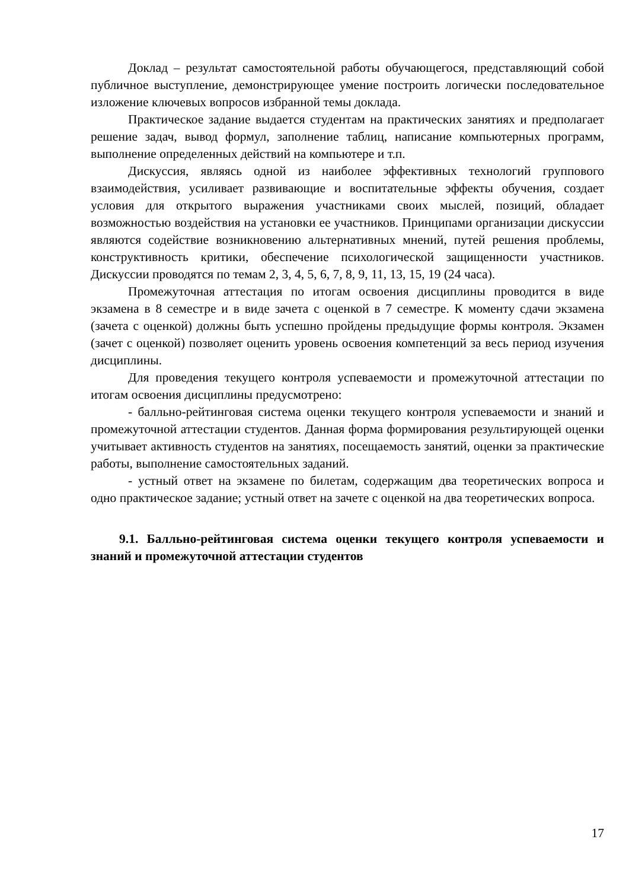Доклад – результат самостоятельной работы обучающегося, представляющий собой публичное выступление, демонстрирующее умение построить логически последовательное изложение ключевых вопросов избранной темы доклада.
Практическое задание выдается студентам на практических занятиях и предполагает решение задач, вывод формул, заполнение таблиц, написание компьютерных программ, выполнение определенных действий на компьютере и т.п.
Дискуссия, являясь одной из наиболее эффективных технологий группового взаимодействия, усиливает развивающие и воспитательные эффекты обучения, создает условия для открытого выражения участниками своих мыслей, позиций, обладает возможностью воздействия на установки ее участников. Принципами организации дискуссии являются содействие возникновению альтернативных мнений, путей решения проблемы, конструктивность критики, обеспечение психологической защищенности участников. Дискуссии проводятся по темам 2, 3, 4, 5, 6, 7, 8, 9, 11, 13, 15, 19 (24 часа).
Промежуточная аттестация по итогам освоения дисциплины проводится в виде экзамена в 8 семестре и в виде зачета с оценкой в 7 семестре. К моменту сдачи экзамена (зачета с оценкой) должны быть успешно пройдены предыдущие формы контроля. Экзамен (зачет с оценкой) позволяет оценить уровень освоения компетенций за весь период изучения дисциплины.
Для проведения текущего контроля успеваемости и промежуточной аттестации по итогам освоения дисциплины предусмотрено:
- балльно-рейтинговая система оценки текущего контроля успеваемости и знаний и промежуточной аттестации студентов. Данная форма формирования результирующей оценки учитывает активность студентов на занятиях, посещаемость занятий, оценки за практические работы, выполнение самостоятельных заданий.
- устный ответ на экзамене по билетам, содержащим два теоретических вопроса и одно практическое задание; устный ответ на зачете с оценкой на два теоретических вопроса.
9.1. Балльно-рейтинговая система оценки текущего контроля успеваемости и знаний и промежуточной аттестации студентов
17